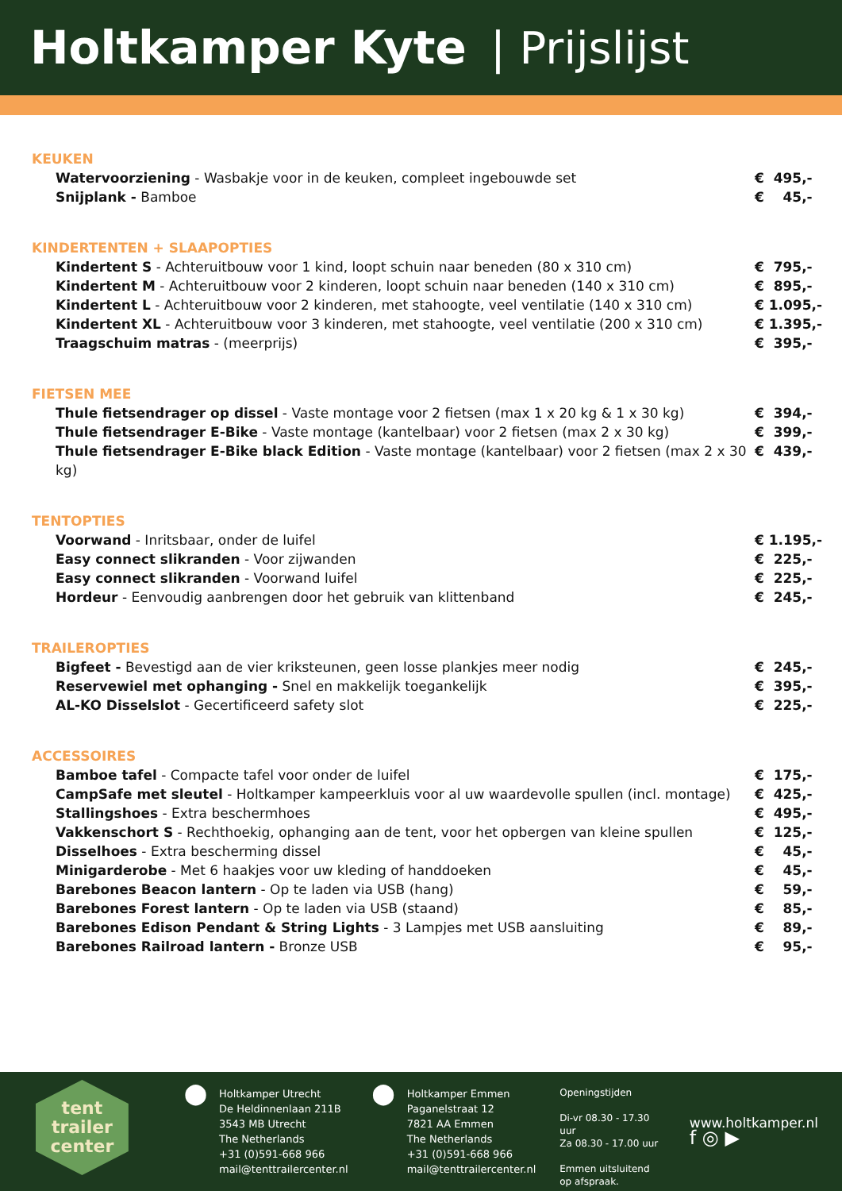Holtkamper Kyte | Prijslijst
KEUKEN
Watervoorziening - Wasbakje voor in de keuken, compleet ingebouwde set € 495,-
Snijplank - Bamboe € 45,-
KINDERTENTEN + SLAAPOPTIES
Kindertent S - Achteruitbouw voor 1 kind, loopt schuin naar beneden (80 x 310 cm) € 795,-
Kindertent M - Achteruitbouw voor 2 kinderen, loopt schuin naar beneden (140 x 310 cm) € 895,-
Kindertent L - Achteruitbouw voor 2 kinderen, met stahoogte, veel ventilatie (140 x 310 cm) € 1.095,-
Kindertent XL - Achteruitbouw voor 3 kinderen, met stahoogte, veel ventilatie (200 x 310 cm) € 1.395,-
Traagschuim matras - (meerprijs) € 395,-
FIETSEN MEE
Thule fietsendrager op dissel - Vaste montage voor 2 fietsen (max 1 x 20 kg & 1 x 30 kg) € 394,-
Thule fietsendrager E-Bike - Vaste montage (kantelbaar) voor 2 fietsen (max 2 x 30 kg) € 399,-
Thule fietsendrager E-Bike black Edition - Vaste montage (kantelbaar) voor 2 fietsen (max 2 x 30 kg) € 439,-
TENTOPTIES
Voorwand - Inritsbaar, onder de luifel € 1.195,-
Easy connect slikranden - Voor zijwanden € 225,-
Easy connect slikranden - Voorwand luifel € 225,-
Hordeur - Eenvoudig aanbrengen door het gebruik van klittenband € 245,-
TRAILEROPTIES
Bigfeet - Bevestigd aan de vier kriksteunen, geen losse plankjes meer nodig € 245,-
Reservewiel met ophanging - Snel en makkelijk toegankelijk € 395,-
AL-KO Disselslot - Gecertificeerd safety slot € 225,-
ACCESSOIRES
Bamboe tafel - Compacte tafel voor onder de luifel € 175,-
CampSafe met sleutel - Holtkamper kampeerkluis voor al uw waardevolle spullen (incl. montage) € 425,-
Stallingshoes - Extra beschermhoes € 495,-
Vakkenschort S - Rechthoekig, ophanging aan de tent, voor het opbergen van kleine spullen € 125,-
Disselhoes - Extra bescherming dissel € 45,-
Minigarderobe - Met 6 haakjes voor uw kleding of handdoeken € 45,-
Barebones Beacon lantern - Op te laden via USB (hang) € 59,-
Barebones Forest lantern - Op te laden via USB (staand) € 85,-
Barebones Edison Pendant & String Lights - 3 Lampjes met USB aansluiting € 89,-
Barebones Railroad lantern - Bronze USB € 95,-
tent
trailer
center
⬤
Holtkamper Utrecht
De Heldinnenlaan 211B
3543 MB Utrecht
The Netherlands
+31 (0)591-668 966
mail@tenttrailercenter.nl
⬤
Holtkamper Emmen
Paganelstraat 12
7821 AA Emmen
The Netherlands
+31 (0)591-668 966
mail@tenttrailercenter.nl
Openingstijden
Di-vr 08.30 - 17.30 uur
Za 08.30 - 17.00 uur
Emmen uitsluitend
op afspraak.
www.holtkamper.nl
f ◎ ▶